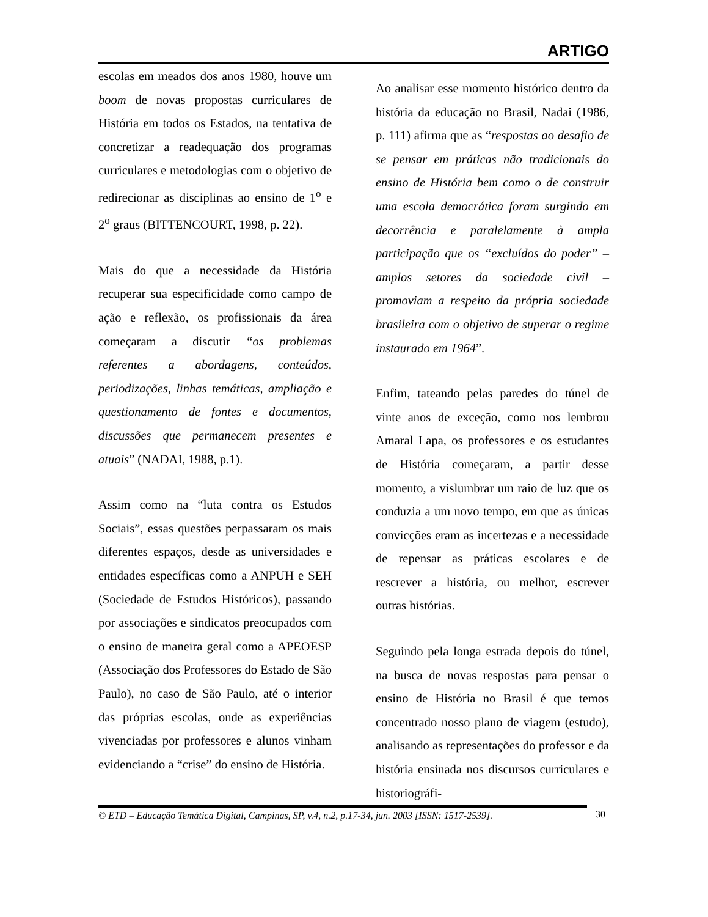ARTIGO
escolas em meados dos anos 1980, houve um boom de novas propostas curriculares de História em todos os Estados, na tentativa de concretizar a readequação dos programas curriculares e metodologias com o objetivo de redirecionar as disciplinas ao ensino de 1<sup>o</sup> e 2<sup>o</sup> graus (BITTENCOURT, 1998, p. 22).
Mais do que a necessidade da História recuperar sua especificidade como campo de ação e reflexão, os profissionais da área começaram a discutir “os problemas referentes a abordagens, conteúdos, periodizações, linhas temáticas, ampliação e questionamento de fontes e documentos, discussões que permanecem presentes e atuais” (NADAI, 1988, p.1).
Assim como na “luta contra os Estudos Sociais”, essas questões perpassaram os mais diferentes espaços, desde as universidades e entidades específicas como a ANPUH e SEH (Sociedade de Estudos Históricos), passando por associações e sindicatos preocupados com o ensino de maneira geral como a APEOESP (Associação dos Professores do Estado de São Paulo), no caso de São Paulo, até o interior das próprias escolas, onde as experiências vivenciadas por professores e alunos vinham evidenciando a “crise” do ensino de História.
Ao analisar esse momento histórico dentro da história da educação no Brasil, Nadai (1986, p. 111) afirma que as “respostas ao desafio de se pensar em práticas não tradicionais do ensino de História bem como o de construir uma escola democrática foram surgindo em decorrência e paralelamente à ampla participação que os “excluídos do poder” – amplos setores da sociedade civil – promoviam a respeito da própria sociedade brasileira com o objetivo de superar o regime instaurado em 1964”.
Enfim, tateando pelas paredes do túnel de vinte anos de exceção, como nos lembrou Amaral Lapa, os professores e os estudantes de História começaram, a partir desse momento, a vislumbrar um raio de luz que os conduzia a um novo tempo, em que as únicas convicções eram as incertezas e a necessidade de repensar as práticas escolares e de rescrever a história, ou melhor, escrever outras histórias.
Seguindo pela longa estrada depois do túnel, na busca de novas respostas para pensar o ensino de História no Brasil é que temos concentrado nosso plano de viagem (estudo), analisando as representações do professor e da história ensinada nos discursos curriculares e historiográfi-
© ETD – Educação Temática Digital, Campinas, SP, v.4, n.2, p.17-34, jun. 2003 [ISSN: 1517-2539].
30